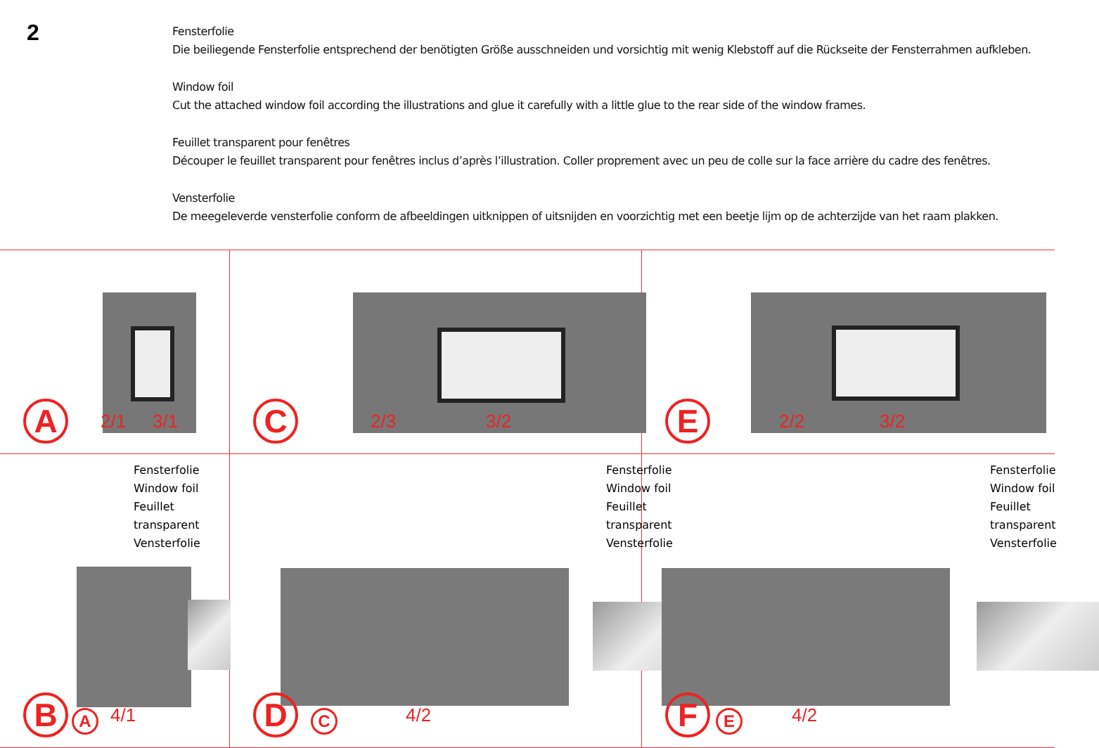2
Fensterfolie
Die beiliegende Fensterfolie entsprechend der benötigten Größe ausschneiden und vorsichtig mit wenig Klebstoff auf die Rückseite der Fensterrahmen aufkleben.
Window foil
Cut the attached window foil according the illustrations and glue it carefully with a little glue to the rear side of the window frames.
Feuillet transparent pour fenêtres
Découper le feuillet transparent pour fenêtres inclus d’après l’illustration. Coller proprement avec un peu de colle sur la face arrière du cadre des fenêtres.
Vensterfolie
De meegeleverde vensterfolie conform de afbeeldingen uitknippen of uitsnijden en voorzichtig met een beetje lijm op de achterzijde van het raam plakken.
A 2/1 3/1
C 2/3 3/2
E 2/2 3/2
Fensterfolie
Window foil
Feuillet transparent
Vensterfolie
B A 4/1
Fensterfolie
Window foil
Feuillet transparent
Vensterfolie
D C 4/2
Fensterfolie
Window foil
Feuillet transparent
Vensterfolie
F E 4/2